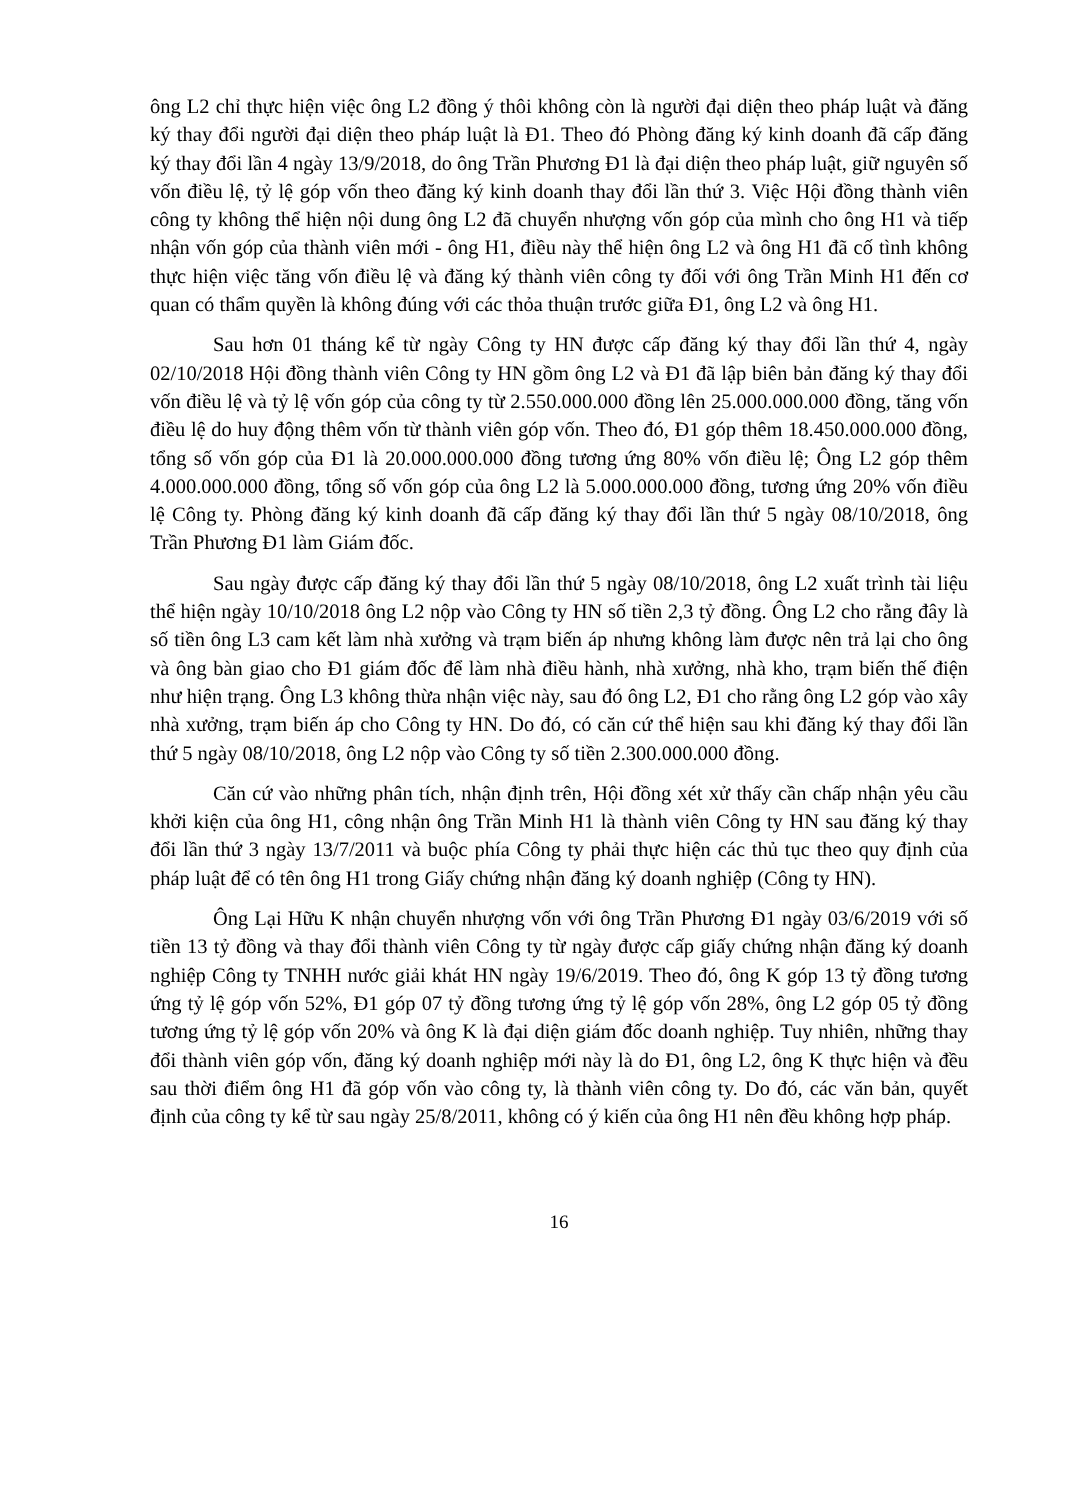ông L2 chỉ thực hiện việc ông L2 đồng ý thôi không còn là người đại diện theo pháp luật và đăng ký thay đổi người đại diện theo pháp luật là Đ1. Theo đó Phòng đăng ký kinh doanh đã cấp đăng ký thay đổi lần 4 ngày 13/9/2018, do ông Trần Phương Đ1 là đại diện theo pháp luật, giữ nguyên số vốn điều lệ, tỷ lệ góp vốn theo đăng ký kinh doanh thay đổi lần thứ 3. Việc Hội đồng thành viên công ty không thể hiện nội dung ông L2 đã chuyển nhượng vốn góp của mình cho ông H1 và tiếp nhận vốn góp của thành viên mới - ông H1, điều này thể hiện ông L2 và ông H1 đã cố tình không thực hiện việc tăng vốn điều lệ và đăng ký thành viên công ty đối với ông Trần Minh H1 đến cơ quan có thẩm quyền là không đúng với các thỏa thuận trước giữa Đ1, ông L2 và ông H1.
Sau hơn 01 tháng kể từ ngày Công ty HN được cấp đăng ký thay đổi lần thứ 4, ngày 02/10/2018 Hội đồng thành viên Công ty HN gồm ông L2 và Đ1 đã lập biên bản đăng ký thay đổi vốn điều lệ và tỷ lệ vốn góp của công ty từ 2.550.000.000 đồng lên 25.000.000.000 đồng, tăng vốn điều lệ do huy động thêm vốn từ thành viên góp vốn. Theo đó, Đ1 góp thêm 18.450.000.000 đồng, tổng số vốn góp của Đ1 là 20.000.000.000 đồng tương ứng 80% vốn điều lệ; Ông L2 góp thêm 4.000.000.000 đồng, tổng số vốn góp của ông L2 là 5.000.000.000 đồng, tương ứng 20% vốn điều lệ Công ty. Phòng đăng ký kinh doanh đã cấp đăng ký thay đổi lần thứ 5 ngày 08/10/2018, ông Trần Phương Đ1 làm Giám đốc.
Sau ngày được cấp đăng ký thay đổi lần thứ 5 ngày 08/10/2018, ông L2 xuất trình tài liệu thể hiện ngày 10/10/2018 ông L2 nộp vào Công ty HN số tiền 2,3 tỷ đồng. Ông L2 cho rằng đây là số tiền ông L3 cam kết làm nhà xưởng và trạm biến áp nhưng không làm được nên trả lại cho ông và ông bàn giao cho Đ1 giám đốc để làm nhà điều hành, nhà xưởng, nhà kho, trạm biến thế điện như hiện trạng. Ông L3 không thừa nhận việc này, sau đó ông L2, Đ1 cho rằng ông L2 góp vào xây nhà xưởng, trạm biến áp cho Công ty HN. Do đó, có căn cứ thể hiện sau khi đăng ký thay đổi lần thứ 5 ngày 08/10/2018, ông L2 nộp vào Công ty số tiền 2.300.000.000 đồng.
Căn cứ vào những phân tích, nhận định trên, Hội đồng xét xử thấy cần chấp nhận yêu cầu khởi kiện của ông H1, công nhận ông Trần Minh H1 là thành viên Công ty HN sau đăng ký thay đổi lần thứ 3 ngày 13/7/2011 và buộc phía Công ty phải thực hiện các thủ tục theo quy định của pháp luật để có tên ông H1 trong Giấy chứng nhận đăng ký doanh nghiệp (Công ty HN).
Ông Lại Hữu K nhận chuyển nhượng vốn với ông Trần Phương Đ1 ngày 03/6/2019 với số tiền 13 tỷ đồng và thay đổi thành viên Công ty từ ngày được cấp giấy chứng nhận đăng ký doanh nghiệp Công ty TNHH nước giải khát HN ngày 19/6/2019. Theo đó, ông K góp 13 tỷ đồng tương ứng tỷ lệ góp vốn 52%, Đ1 góp 07 tỷ đồng tương ứng tỷ lệ góp vốn 28%, ông L2 góp 05 tỷ đồng tương ứng tỷ lệ góp vốn 20% và ông K là đại diện giám đốc doanh nghiệp. Tuy nhiên, những thay đổi thành viên góp vốn, đăng ký doanh nghiệp mới này là do Đ1, ông L2, ông K thực hiện và đều sau thời điểm ông H1 đã góp vốn vào công ty, là thành viên công ty. Do đó, các văn bản, quyết định của công ty kể từ sau ngày 25/8/2011, không có ý kiến của ông H1 nên đều không hợp pháp.
16